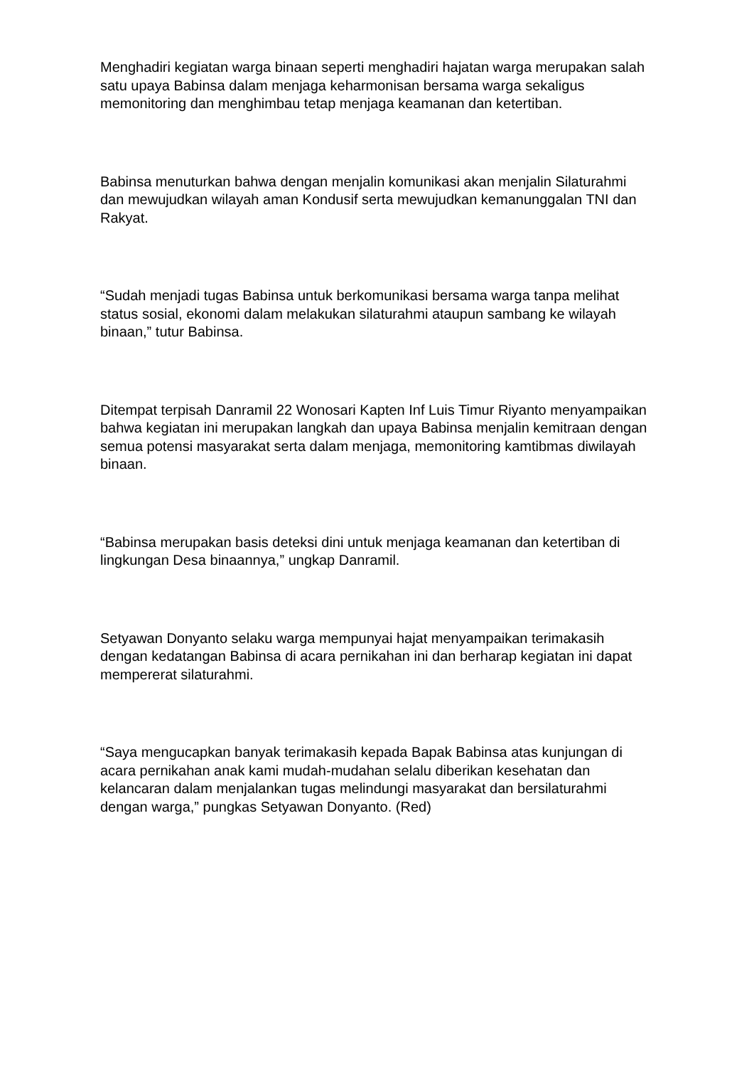Menghadiri kegiatan warga binaan seperti menghadiri hajatan warga merupakan salah satu upaya Babinsa dalam menjaga keharmonisan bersama warga sekaligus memonitoring dan menghimbau tetap menjaga keamanan dan ketertiban.
Babinsa menuturkan bahwa dengan menjalin komunikasi akan menjalin Silaturahmi dan mewujudkan wilayah aman Kondusif serta mewujudkan kemanunggalan TNI dan Rakyat.
“Sudah menjadi tugas Babinsa untuk berkomunikasi bersama warga tanpa melihat status sosial, ekonomi dalam melakukan silaturahmi ataupun sambang ke wilayah binaan,” tutur Babinsa.
Ditempat terpisah Danramil 22 Wonosari Kapten Inf Luis Timur Riyanto menyampaikan bahwa kegiatan ini merupakan langkah dan upaya Babinsa menjalin kemitraan dengan semua potensi masyarakat serta dalam menjaga, memonitoring kamtibmas diwilayah binaan.
“Babinsa merupakan basis deteksi dini untuk menjaga keamanan dan ketertiban di lingkungan Desa binaannya,” ungkap Danramil.
Setyawan Donyanto selaku warga mempunyai hajat menyampaikan terimakasih dengan kedatangan Babinsa di acara pernikahan ini dan berharap kegiatan ini dapat mempererat silaturahmi.
“Saya mengucapkan banyak terimakasih kepada Bapak Babinsa atas kunjungan di acara pernikahan anak kami mudah-mudahan selalu diberikan kesehatan dan kelancaran dalam menjalankan tugas melindungi masyarakat dan bersilaturahmi dengan warga,” pungkas Setyawan Donyanto. (Red)